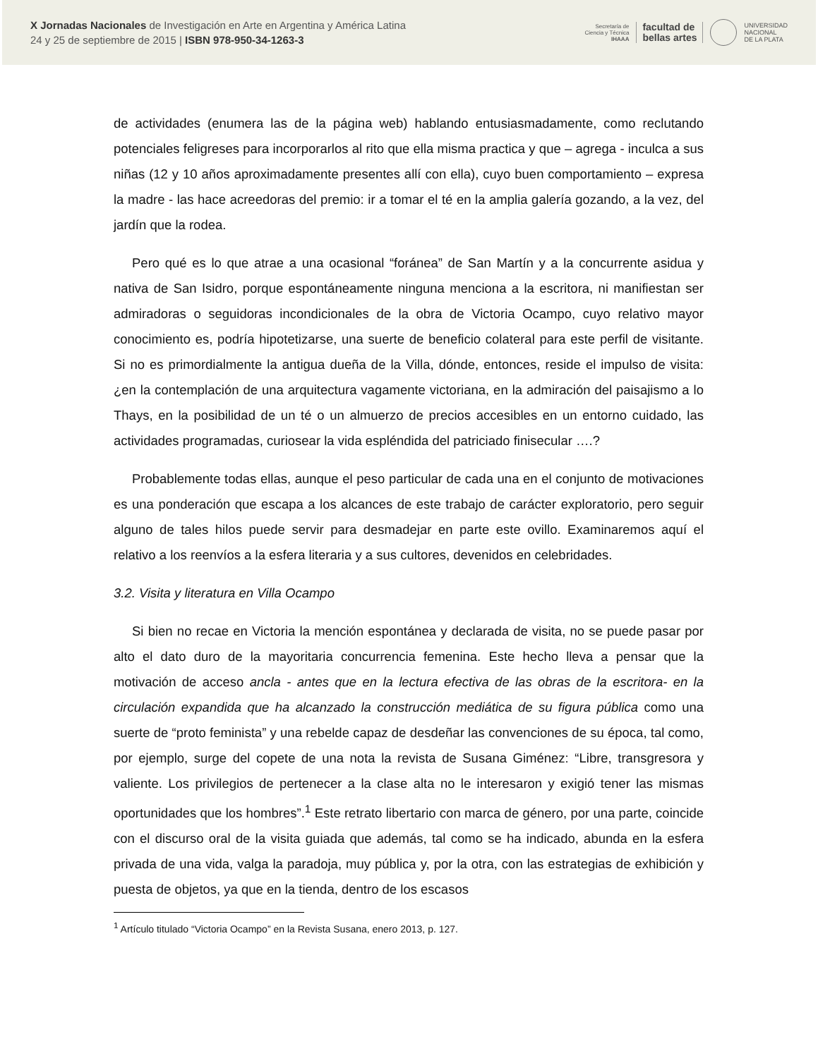X Jornadas Nacionales de Investigación en Arte en Argentina y América Latina
24 y 25 de septiembre de 2015 | ISBN 978-950-34-1263-3
Secretaría de
Ciencia y Técnica
IHAAA facultad de
bellas artes
UNIVERSIDAD
NACIONAL
DE LA PLATA
de actividades (enumera las de la página web) hablando entusiasmadamente, como reclutando potenciales feligreses para incorporarlos al rito que ella misma practica y que – agrega - inculca a sus niñas (12 y 10 años aproximadamente presentes allí con ella), cuyo buen comportamiento – expresa la madre - las hace acreedoras del premio: ir a tomar el té en la amplia galería gozando, a la vez, del jardín que la rodea.
Pero qué es lo que atrae a una ocasional “foránea” de San Martín y a la concurrente asidua y nativa de San Isidro, porque espontáneamente ninguna menciona a la escritora, ni manifiestan ser admiradoras o seguidoras incondicionales de la obra de Victoria Ocampo, cuyo relativo mayor conocimiento es, podría hipotetizarse, una suerte de beneficio colateral para este perfil de visitante. Si no es primordialmente la antigua dueña de la Villa, dónde, entonces, reside el impulso de visita: ¿en la contemplación de una arquitectura vagamente victoriana, en la admiración del paisajismo a lo Thays, en la posibilidad de un té o un almuerzo de precios accesibles en un entorno cuidado, las actividades programadas, curiosear la vida espléndida del patriciado finisecular ….?
Probablemente todas ellas, aunque el peso particular de cada una en el conjunto de motivaciones es una ponderación que escapa a los alcances de este trabajo de carácter exploratorio, pero seguir alguno de tales hilos puede servir para desmadejar en parte este ovillo. Examinaremos aquí el relativo a los reenvíos a la esfera literaria y a sus cultores, devenidos en celebridades.
3.2. Visita y literatura en Villa Ocampo
Si bien no recae en Victoria la mención espontánea y declarada de visita, no se puede pasar por alto el dato duro de la mayoritaria concurrencia femenina. Este hecho lleva a pensar que la motivación de acceso ancla - antes que en la lectura efectiva de las obras de la escritora- en la circulación expandida que ha alcanzado la construcción mediática de su figura pública como una suerte de “proto feminista” y una rebelde capaz de desdeñar las convenciones de su época, tal como, por ejemplo, surge del copete de una nota la revista de Susana Giménez: “Libre, transgresora y valiente. Los privilegios de pertenecer a la clase alta no le interesaron y exigió tener las mismas oportunidades que los hombres”.<sup>1</sup> Este retrato libertario con marca de género, por una parte, coincide con el discurso oral de la visita guiada que además, tal como se ha indicado, abunda en la esfera privada de una vida, valga la paradoja, muy pública y, por la otra, con las estrategias de exhibición y puesta de objetos, ya que en la tienda, dentro de los escasos
<sup>1</sup> Artículo titulado “Victoria Ocampo” en la Revista Susana, enero 2013, p. 127.